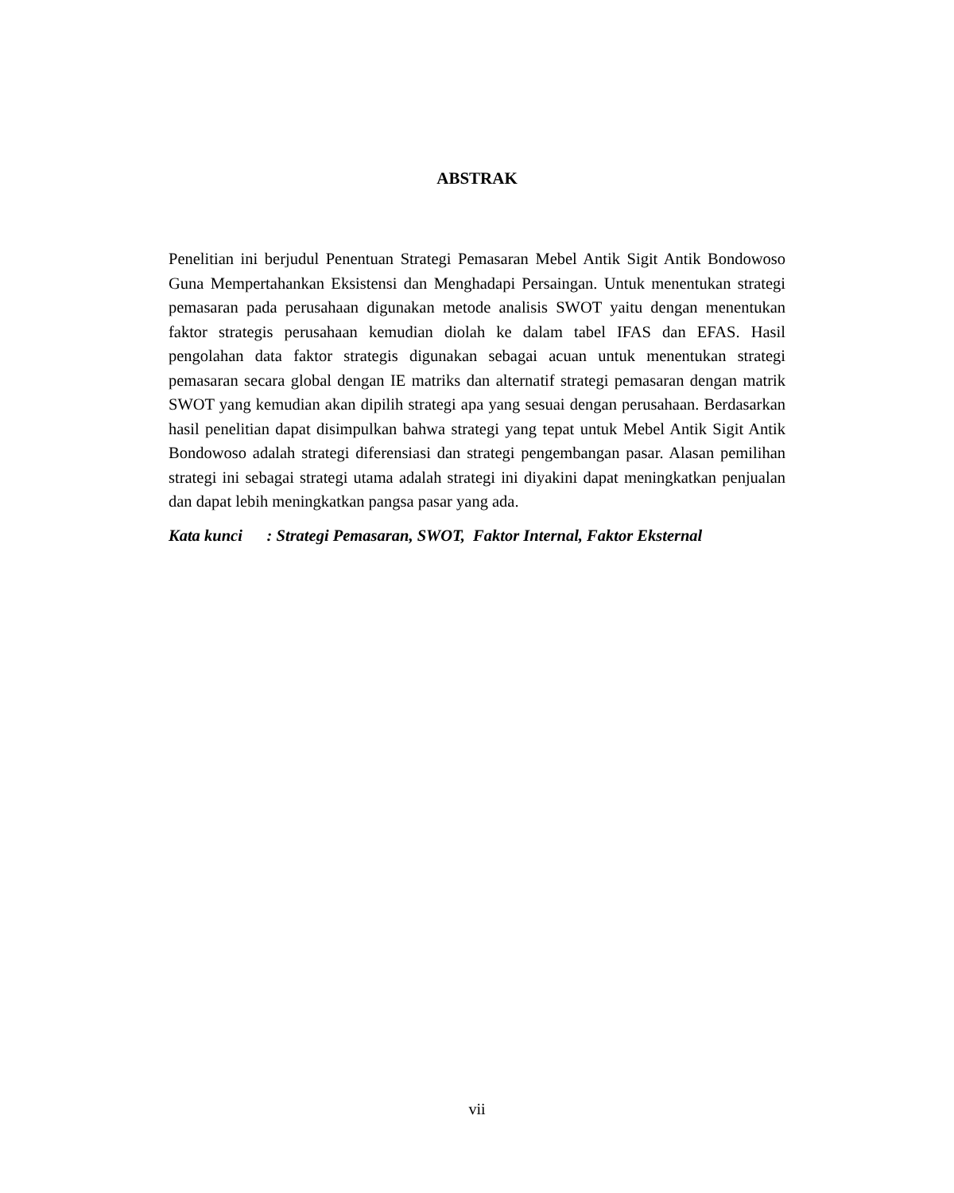ABSTRAK
Penelitian ini berjudul Penentuan Strategi Pemasaran Mebel Antik Sigit Antik Bondowoso Guna Mempertahankan Eksistensi dan Menghadapi Persaingan. Untuk menentukan strategi pemasaran pada perusahaan digunakan metode analisis SWOT yaitu dengan menentukan faktor strategis perusahaan kemudian diolah ke dalam tabel IFAS dan EFAS. Hasil pengolahan data faktor strategis digunakan sebagai acuan untuk menentukan strategi pemasaran secara global dengan IE matriks dan alternatif strategi pemasaran dengan matrik SWOT yang kemudian akan dipilih strategi apa yang sesuai dengan perusahaan. Berdasarkan hasil penelitian dapat disimpulkan bahwa strategi yang tepat untuk Mebel Antik Sigit Antik Bondowoso adalah strategi diferensiasi dan strategi pengembangan pasar. Alasan pemilihan strategi ini sebagai strategi utama adalah strategi ini diyakini dapat meningkatkan penjualan dan dapat lebih meningkatkan pangsa pasar yang ada.
Kata kunci : Strategi Pemasaran, SWOT, Faktor Internal, Faktor Eksternal
vii